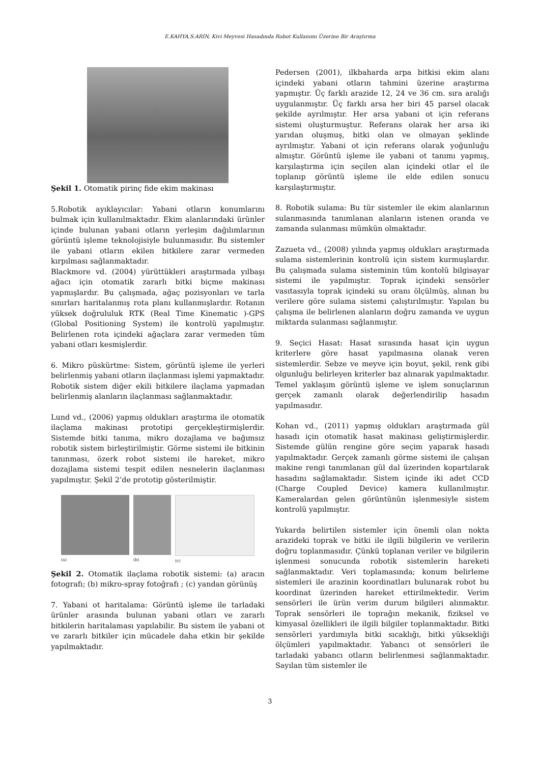E.KAHYA,S.ARIN, Kivi Meyvesi Hasadında Robot Kullanımı Üzerine Bir Araştırma
Şekil 1. Otomatik pirinç fide ekim makinası
5.Robotik ayıklayıcılar: Yabani otların konumlarını bulmak için kullanılmaktadır. Ekim alanlarındaki ürünler içinde bulunan yabani otların yerleşim dağılımlarının görüntü işleme teknolojisiyle bulunmasıdır. Bu sistemler ile yabani otların ekilen bitkilere zarar vermeden kırpılması sağlanmaktadır.
Blackmore vd. (2004) yürüttükleri araştırmada yılbaşı ağacı için otomatik zararlı bitki biçme makinası yapmışlardır. Bu çalışmada, ağaç pozisyonları ve tarla sınırları haritalanmış rota planı kullanmışlardır. Rotanın yüksek doğrululuk RTK (Real Time Kinematic )-GPS (Global Positioning System) ile kontrolü yapılmıştır. Belirlenen rota içindeki ağaçlara zarar vermeden tüm yabani otları kesmişlerdir.
6. Mikro püskürtme: Sistem, görüntü işleme ile yerleri belirlenmiş yabani otların ilaçlanması işlemi yapmaktadır. Robotik sistem diğer ekili bitkilere ilaçlama yapmadan belirlenmiş alanların ilaçlanması sağlanmaktadır.
Lund vd., (2006) yapmış oldukları araştırma ile otomatik ilaçlama makinası prototipi gerçekleştirmişlerdir. Sistemde bitki tanıma, mikro dozajlama ve bağımsız robotik sistem birleştirilmiştir. Görme sistemi ile bitkinin tanınması, özerk robot sistemi ile hareket, mikro dozajlama sistemi tespit edilen nesnelerin ilaçlanması yapılmıştır. Şekil 2’de prototip gösterilmiştir.
(a) (b) (c)
Şekil 2. Otomatik ilaçlama robotik sistemi: (a) aracın fotografı; (b) mikro-spray fotoğrafı ; (c) yandan görünüş
7. Yabani ot haritalama: Görüntü işleme ile tarladaki ürünler arasında bulunan yabani otları ve zararlı bitkilerin haritalaması yapılabilir. Bu sistem ile yabani ot ve zararlı bitkiler için mücadele daha etkin bir şekilde yapılmaktadır.
Pedersen (2001), ilkbaharda arpa bitkisi ekim alanı içindeki yabani otların tahmini üzerine araştırma yapmıştır. Üç farklı arazide 12, 24 ve 36 cm. sıra aralığı uygulanmıştır. Üç farklı arsa her biri 45 parsel olacak şekilde ayrılmıştır. Her arsa yabani ot için referans sistemi oluşturmuştur. Referans olarak her arsa iki yarıdan oluşmuş, bitki olan ve olmayan şeklinde ayrılmıştır. Yabani ot için referans olarak yoğunluğu almıştır. Görüntü işleme ile yabani ot tanımı yapmış, karşılaştırma için seçilen alan içindeki otlar el ile toplanıp görüntü işleme ile elde edilen sonucu karşılaştırmıştır.
8. Robotik sulama: Bu tür sistemler ile ekim alanlarının sulanmasında tanımlanan alanların istenen oranda ve zamanda sulanması mümkün olmaktadır.
Zazueta vd., (2008) yılında yapmış oldukları araştırmada sulama sistemlerinin kontrolü için sistem kurmuşlardır. Bu çalışmada sulama sisteminin tüm kontolü bilgisayar sistemi ile yapılmıştır. Toprak içindeki sensörler vasıtasıyla toprak içindeki su oranı ölçülmüş, alınan bu verilere göre sulama sistemi çalıştırılmıştır. Yapılan bu çalışma ile belirlenen alanların doğru zamanda ve uygun miktarda sulanması sağlanmıştır.
9. Seçici Hasat: Hasat sırasında hasat için uygun kriterlere göre hasat yapılmasına olanak veren sistemlerdir. Sebze ve meyve için boyut, şekil, renk gibi olgunluğu belirleyen kriterler baz alınarak yapılmaktadır. Temel yaklaşım görüntü işleme ve işlem sonuçlarının gerçek zamanlı olarak değerlendirilip hasadın yapılmasıdır.
Kohan vd., (2011) yapmış oldukları araştırmada gül hasadı için otomatik hasat makinası geliştirmişlerdir. Sistemde gülün rengine göre seçim yaparak hasadı yapılmaktadır. Gerçek zamanlı görme sistemi ile çalışan makine rengi tanımlanan gül dal üzerinden kopartılarak hasadını sağlamaktadır. Sistem içinde iki adet CCD (Charge Coupled Device) kamera kullanılmıştır. Kameralardan gelen görüntünün işlenmesiyle sistem kontrolü yapılmıştır.
Yukarda belirtilen sistemler için önemli olan nokta arazideki toprak ve bitki ile ilgili bilgilerin ve verilerin doğru toplanmasıdır. Çünkü toplanan veriler ve bilgilerin işlenmesi sonucunda robotik sistemlerin hareketi sağlanmaktadır. Veri toplamasında; konum belirleme sistemleri ile arazinin koordinatları bulunarak robot bu koordinat üzerinden hareket ettirilmektedir. Verim sensörleri ile ürün verim durum bilgileri alınmaktır. Toprak sensörleri ile toprağın mekanik, fiziksel ve kimyasal özellikleri ile ilgili bilgiler toplanmaktadır. Bitki sensörleri yardımıyla bitki sıcaklığı, bitki yüksekliği ölçümleri yapılmaktadır. Yabancı ot sensörleri ile tarladaki yabancı otların belirlenmesi sağlanmaktadır. Sayılan tüm sistemler ile
3